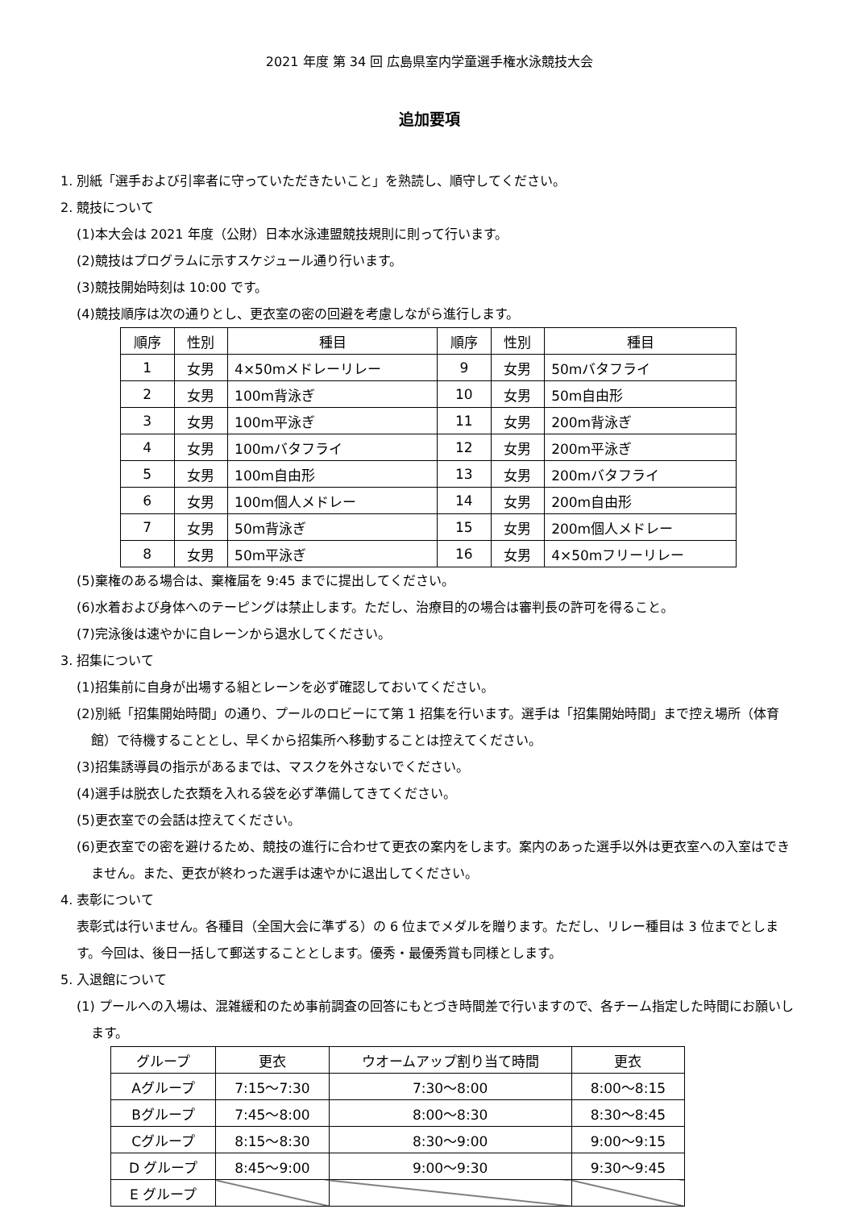2021 年度 第 34 回 広島県室内学童選手権水泳競技大会
追加要項
1. 別紙「選手および引率者に守っていただきたいこと」を熟読し、順守してください。
2. 競技について
(1)本大会は 2021 年度（公財）日本水泳連盟競技規則に則って行います。
(2)競技はプログラムに示すスケジュール通り行います。
(3)競技開始時刻は 10:00 です。
(4)競技順序は次の通りとし、更衣室の密の回避を考慮しながら進行します。
| 順序 | 性別 | 種目 | 順序 | 性別 | 種目 |
| --- | --- | --- | --- | --- | --- |
| 1 | 女男 | 4×50mメドレーリレー | 9 | 女男 | 50mバタフライ |
| 2 | 女男 | 100m背泳ぎ | 10 | 女男 | 50m自由形 |
| 3 | 女男 | 100m平泳ぎ | 11 | 女男 | 200m背泳ぎ |
| 4 | 女男 | 100mバタフライ | 12 | 女男 | 200m平泳ぎ |
| 5 | 女男 | 100m自由形 | 13 | 女男 | 200mバタフライ |
| 6 | 女男 | 100m個人メドレー | 14 | 女男 | 200m自由形 |
| 7 | 女男 | 50m背泳ぎ | 15 | 女男 | 200m個人メドレー |
| 8 | 女男 | 50m平泳ぎ | 16 | 女男 | 4×50mフリーリレー |
(5)棄権のある場合は、棄権届を 9:45 までに提出してください。
(6)水着および身体へのテーピングは禁止します。ただし、治療目的の場合は審判長の許可を得ること。
(7)完泳後は速やかに自レーンから退水してください。
3. 招集について
(1)招集前に自身が出場する組とレーンを必ず確認しておいてください。
(2)別紙「招集開始時間」の通り、プールのロビーにて第 1 招集を行います。選手は「招集開始時間」まで控え場所（体育館）で待機することとし、早くから招集所へ移動することは控えてください。
(3)招集誘導員の指示があるまでは、マスクを外さないでください。
(4)選手は脱衣した衣類を入れる袋を必ず準備してきてください。
(5)更衣室での会話は控えてください。
(6)更衣室での密を避けるため、競技の進行に合わせて更衣の案内をします。案内のあった選手以外は更衣室への入室はできません。また、更衣が終わった選手は速やかに退出してください。
4. 表彰について
表彰式は行いません。各種目（全国大会に準ずる）の 6 位までメダルを贈ります。ただし、リレー種目は 3 位までとします。今回は、後日一括して郵送することとします。優秀・最優秀賞も同様とします。
5. 入退館について
(1) プールへの入場は、混雑緩和のため事前調査の回答にもとづき時間差で行いますので、各チーム指定した時間にお願いします。
| グループ | 更衣 | ウオームアップ割り当て時間 | 更衣 |
| --- | --- | --- | --- |
| Aグループ | 7:15～7:30 | 7:30～8:00 | 8:00～8:15 |
| Bグループ | 7:45～8:00 | 8:00～8:30 | 8:30～8:45 |
| Cグループ | 8:15～8:30 | 8:30～9:00 | 9:00～9:15 |
| D グループ | 8:45～9:00 | 9:00～9:30 | 9:30～9:45 |
| E グループ | | | |